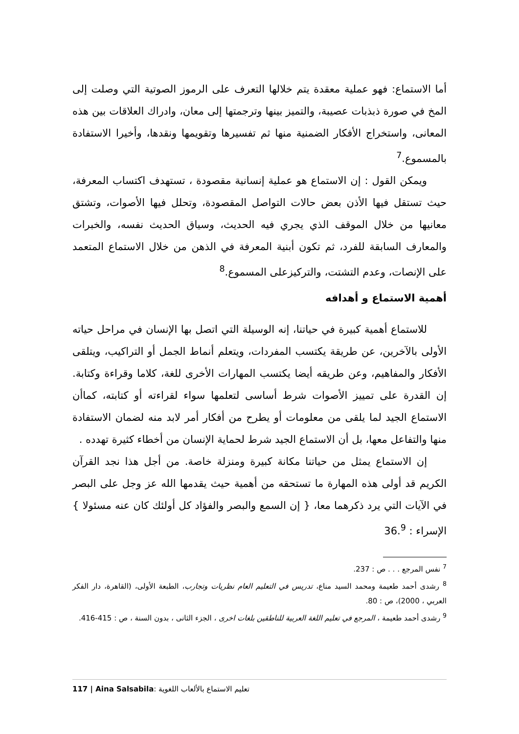أما الاستماع: فهو عملية معقدة يتم خلالها التعرف على الرموز الصوتية التي وصلت إلى المخ في صورة ذبذبات عصيبة، والتميز بينها وترجمتها إلى معان، وادراك العلاقات بين هذه المعانى، واستخراج الأفكار الضمنية منها ثم تفسيرها وتقويمها ونقدها، وأخيرا الاستفادة بالمسموع.<sup>7</sup>
ويمكن القول : إن الاستماع هو عملية إنسانية مقصودة ، تستهدف اكتساب المعرفة، حيث تستقل فيها الأذن بعض حالات التواصل المقصودة، وتحلل فيها الأصوات، وتشتق معانيها من خلال الموقف الذي يجري فيه الحديث، وسياق الحديث نفسه، والخبرات والمعارف السابقة للفرد، ثم تكون أبنية المعرفة في الذهن من خلال الاستماع المتعمد على الإنصات، وعدم التشتت، والتركيزعلى المسموع.<sup>8</sup>
أهمية الاستماع و أهدافه
للاستماع أهمية كبيرة في حياتنا، إنه الوسيلة التي اتصل بها الإنسان في مراحل حياته الأولى بالآخرين، عن طريقة يكتسب المفردات، ويتعلم أنماط الجمل أو التراكيب، ويتلقى الأفكار والمفاهيم، وعن طريقه أيضا يكتسب المهارات الأخرى للغة، كلاما وقراءة وكتابة. إن القدرة على تمييز الأصوات شرط أساسى لتعلمها سواء لقراءته أو كتابته، كماأن الاستماع الجيد لما يلقى من معلومات أو يطرح من أفكار أمر لابد منه لضمان الاستفادة منها والتفاعل معها، بل أن الاستماع الجيد شرط لحماية الإنسان من أخطاء كثيرة تهدده .
إن الاستماع يمثل من حياتنا مكانة كبيرة ومنزلة خاصة. من أجل هذا نجد القرآن الكريم قد أولى هذه المهارة ما تستحقه من أهمية حيث يقدمها الله عز وجل على البصر في الآيات التي يرد ذكرهما معا، { إن السمع والبصر والفؤاد كل أولئك كان عنه مسئولا } الإسراء : 36.<sup>9</sup>
<sup>7</sup> نفس المرجع . . . ص : 237.
<sup>8</sup> رشدى أحمد طعيمة ومحمد السيد مناع، تدريس في التعليم العام نظريات وتجارب، الطبعة الأولى، (القاهرة، دار الفكر العربي ، 2000)، ص : 80.
<sup>9</sup> رشدى أحمد طعيمة ، المرجع في تعليم اللغة العربية للناطقين بلغات اخرى ، الجزء الثانى ، بدون السنة ، ص : 415-416.
117 | Aina Salsabila: تعليم الاستماع بالألعاب اللغوية